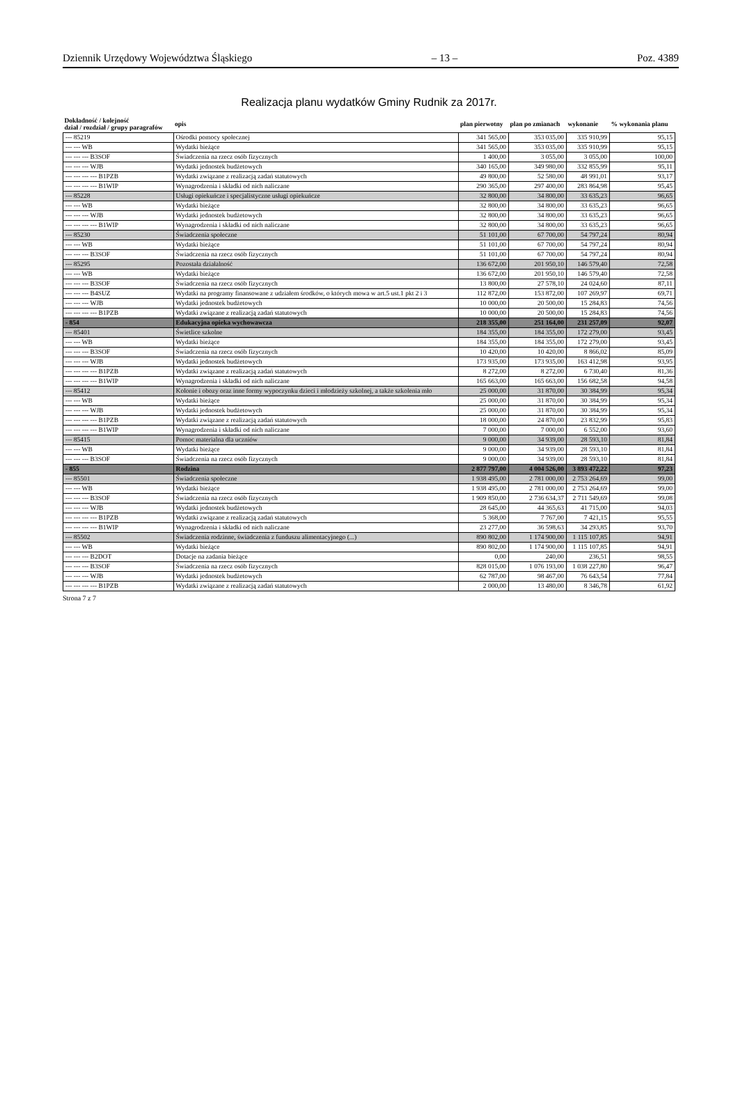Dziennik Urzędowy Województwa Śląskiego – 13 – Poz. 4389
Realizacja planu wydatków Gminy Rudnik za 2017r.
| Dokładność / kolejność dział / rozdział / grupy paragrafów | opis | plan pierwotny | plan po zmianach | wykonanie | % wykonania planu |
| --- | --- | --- | --- | --- | --- |
| --- 85219 | Ośrodki pomocy społecznej | 341 565,00 | 353 035,00 | 335 910,99 | 95,15 |
| --- --- WB | Wydatki bieżące | 341 565,00 | 353 035,00 | 335 910,99 | 95,15 |
| --- --- --- B3SOF | Świadczenia na rzecz osób fizycznych | 1 400,00 | 3 055,00 | 3 055,00 | 100,00 |
| --- --- --- WJB | Wydatki jednostek budżetowych | 340 165,00 | 349 980,00 | 332 855,99 | 95,11 |
| --- --- --- --- B1PZB | Wydatki związane z realizacją zadań statutowych | 49 800,00 | 52 580,00 | 48 991,01 | 93,17 |
| --- --- --- --- B1WIP | Wynagrodzenia i składki od nich naliczane | 290 365,00 | 297 400,00 | 283 864,98 | 95,45 |
| --- 85228 | Usługi opiekuńcze i specjalistyczne usługi opiekuńcze | 32 800,00 | 34 800,00 | 33 635,23 | 96,65 |
| --- --- WB | Wydatki bieżące | 32 800,00 | 34 800,00 | 33 635,23 | 96,65 |
| --- --- --- WJB | Wydatki jednostek budżetowych | 32 800,00 | 34 800,00 | 33 635,23 | 96,65 |
| --- --- --- --- B1WIP | Wynagrodzenia i składki od nich naliczane | 32 800,00 | 34 800,00 | 33 635,23 | 96,65 |
| --- 85230 | Świadczenia społeczne | 51 101,00 | 67 700,00 | 54 797,24 | 80,94 |
| --- --- WB | Wydatki bieżące | 51 101,00 | 67 700,00 | 54 797,24 | 80,94 |
| --- --- --- B3SOF | Świadczenia na rzecz osób fizycznych | 51 101,00 | 67 700,00 | 54 797,24 | 80,94 |
| --- 85295 | Pozostała działalność | 136 672,00 | 201 950,10 | 146 579,40 | 72,58 |
| --- --- WB | Wydatki bieżące | 136 672,00 | 201 950,10 | 146 579,40 | 72,58 |
| --- --- --- B3SOF | Świadczenia na rzecz osób fizycznych | 13 800,00 | 27 578,10 | 24 024,60 | 87,11 |
| --- --- --- B4SUZ | Wydatki na programy finansowane z udziałem środków, o których mowa w art.5 ust.1 pkt 2 i 3 | 112 872,00 | 153 872,00 | 107 269,97 | 69,71 |
| --- --- --- WJB | Wydatki jednostek budżetowych | 10 000,00 | 20 500,00 | 15 284,83 | 74,56 |
| --- --- --- --- B1PZB | Wydatki związane z realizacją zadań statutowych | 10 000,00 | 20 500,00 | 15 284,83 | 74,56 |
| - 854 | Edukacyjna opieka wychowawcza | 218 355,00 | 251 164,00 | 231 257,09 | 92,07 |
| --- 85401 | Świetlice szkolne | 184 355,00 | 184 355,00 | 172 279,00 | 93,45 |
| --- --- WB | Wydatki bieżące | 184 355,00 | 184 355,00 | 172 279,00 | 93,45 |
| --- --- --- B3SOF | Świadczenia na rzecz osób fizycznych | 10 420,00 | 10 420,00 | 8 866,02 | 85,09 |
| --- --- --- WJB | Wydatki jednostek budżetowych | 173 935,00 | 173 935,00 | 163 412,98 | 93,95 |
| --- --- --- --- B1PZB | Wydatki związane z realizacją zadań statutowych | 8 272,00 | 8 272,00 | 6 730,40 | 81,36 |
| --- --- --- --- B1WIP | Wynagrodzenia i składki od nich naliczane | 165 663,00 | 165 663,00 | 156 682,58 | 94,58 |
| --- 85412 | Kolonie i obozy oraz inne formy wypoczynku dzieci i młodzieży szkolnej, a także szkolenia mło | 25 000,00 | 31 870,00 | 30 384,99 | 95,34 |
| --- --- WB | Wydatki bieżące | 25 000,00 | 31 870,00 | 30 384,99 | 95,34 |
| --- --- --- WJB | Wydatki jednostek budżetowych | 25 000,00 | 31 870,00 | 30 384,99 | 95,34 |
| --- --- --- --- B1PZB | Wydatki związane z realizacją zadań statutowych | 18 000,00 | 24 870,00 | 23 832,99 | 95,83 |
| --- --- --- --- B1WIP | Wynagrodzenia i składki od nich naliczane | 7 000,00 | 7 000,00 | 6 552,00 | 93,60 |
| --- 85415 | Pomoc materialna dla uczniów | 9 000,00 | 34 939,00 | 28 593,10 | 81,84 |
| --- --- WB | Wydatki bieżące | 9 000,00 | 34 939,00 | 28 593,10 | 81,84 |
| --- --- --- B3SOF | Świadczenia na rzecz osób fizycznych | 9 000,00 | 34 939,00 | 28 593,10 | 81,84 |
| - 855 | Rodzina | 2 877 797,00 | 4 004 526,00 | 3 893 472,22 | 97,23 |
| --- 85501 | Świadczenia społeczne | 1 938 495,00 | 2 781 000,00 | 2 753 264,69 | 99,00 |
| --- --- WB | Wydatki bieżące | 1 938 495,00 | 2 781 000,00 | 2 753 264,69 | 99,00 |
| --- --- --- B3SOF | Świadczenia na rzecz osób fizycznych | 1 909 850,00 | 2 736 634,37 | 2 711 549,69 | 99,08 |
| --- --- --- WJB | Wydatki jednostek budżetowych | 28 645,00 | 44 365,63 | 41 715,00 | 94,03 |
| --- --- --- --- B1PZB | Wydatki związane z realizacją zadań statutowych | 5 368,00 | 7 767,00 | 7 421,15 | 95,55 |
| --- --- --- --- B1WIP | Wynagrodzenia i składki od nich naliczane | 23 277,00 | 36 598,63 | 34 293,85 | 93,70 |
| --- 85502 | Świadczenia rodzinne, świadczenia z funduszu alimentacyjnego (...) | 890 802,00 | 1 174 900,00 | 1 115 107,85 | 94,91 |
| --- --- WB | Wydatki bieżące | 890 802,00 | 1 174 900,00 | 1 115 107,85 | 94,91 |
| --- --- --- B2DOT | Dotacje na zadania bieżące | 0,00 | 240,00 | 236,51 | 98,55 |
| --- --- --- B3SOF | Świadczenia na rzecz osób fizycznych | 828 015,00 | 1 076 193,00 | 1 038 227,80 | 96,47 |
| --- --- --- WJB | Wydatki jednostek budżetowych | 62 787,00 | 98 467,00 | 76 643,54 | 77,84 |
| --- --- --- --- B1PZB | Wydatki związane z realizacją zadań statutowych | 2 000,00 | 13 480,00 | 8 346,78 | 61,92 |
Strona 7 z 7